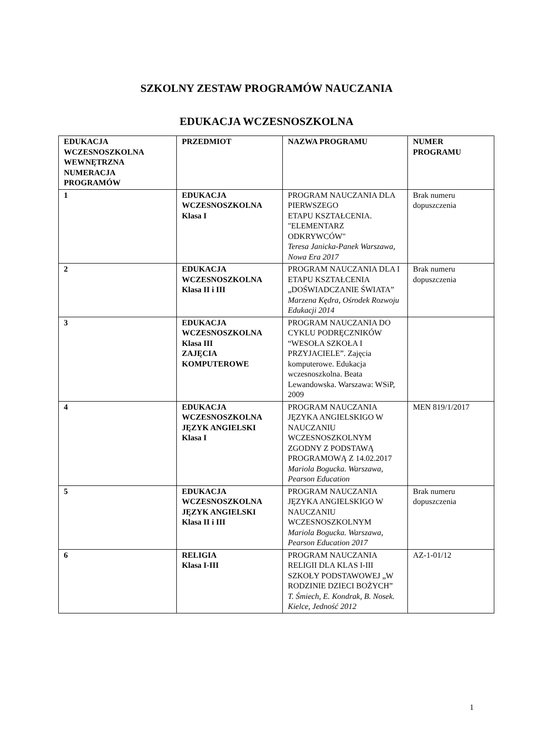SZKOLNY ZESTAW PROGRAMÓW NAUCZANIA
EDUKACJA WCZESNOSZKOLNA
| EDUKACJA WCZESNOSZKOLNA WEWNĘTRZNA NUMERACJA PROGRAMÓW | PRZEDMIOT | NAZWA PROGRAMU | NUMER PROGRAMU |
| --- | --- | --- | --- |
| 1 | EDUKACJA WCZESNOSZKOLNA Klasa I | PROGRAM NAUCZANIA DLA PIERWSZEGO ETAPU KSZTAŁCENIA. "ELEMENTARZ ODKRYWCÓW" Teresa Janicka-Panek Warszawa, Nowa Era 2017 | Brak numeru dopuszczenia |
| 2 | EDUKACJA WCZESNOSZKOLNA Klasa II i III | PROGRAM NAUCZANIA DLA I ETAPU KSZTAŁCENIA „DOŚWIADCZANIE ŚWIATA” Marzena Kędra, Ośrodek Rozwoju Edukacji 2014 | Brak numeru dopuszczenia |
| 3 | EDUKACJA WCZESNOSZKOLNA Klasa III ZAJĘCIA KOMPUTEROWE | PROGRAM NAUCZANIA DO CYKLU PODRĘCZNIKÓW “WESOŁA SZKOŁA I PRZYJACIELE”. Zajęcia komputerowe. Edukacja wczesnoszkolna. Beata Lewandowska. Warszawa: WSiP, 2009 | |
| 4 | EDUKACJA WCZESNOSZKOLNA JĘZYK ANGIELSKI Klasa I | PROGRAM NAUCZANIA JĘZYKA ANGIELSKIGO W NAUCZANIU WCZESNOSZKOLNYM ZGODNY Z PODSTAWĄ PROGRAMOWĄ Z 14.02.2017 Mariola Bogucka. Warszawa, Pearson Education | MEN 819/1/2017 |
| 5 | EDUKACJA WCZESNOSZKOLNA JĘZYK ANGIELSKI Klasa II i III | PROGRAM NAUCZANIA JĘZYKA ANGIELSKIGO W NAUCZANIU WCZESNOSZKOLNYM Mariola Bogucka. Warszawa, Pearson Education 2017 | Brak numeru dopuszczenia |
| 6 | RELIGIA Klasa I-III | PROGRAM NAUCZANIA RELIGII DLA KLAS I-III SZKOŁY PODSTAWOWEJ „W RODZINIE DZIECI BOŻYCH” T. Śmiech, E. Kondrak, B. Nosek. Kielce, Jedność 2012 | AZ-1-01/12 |
1